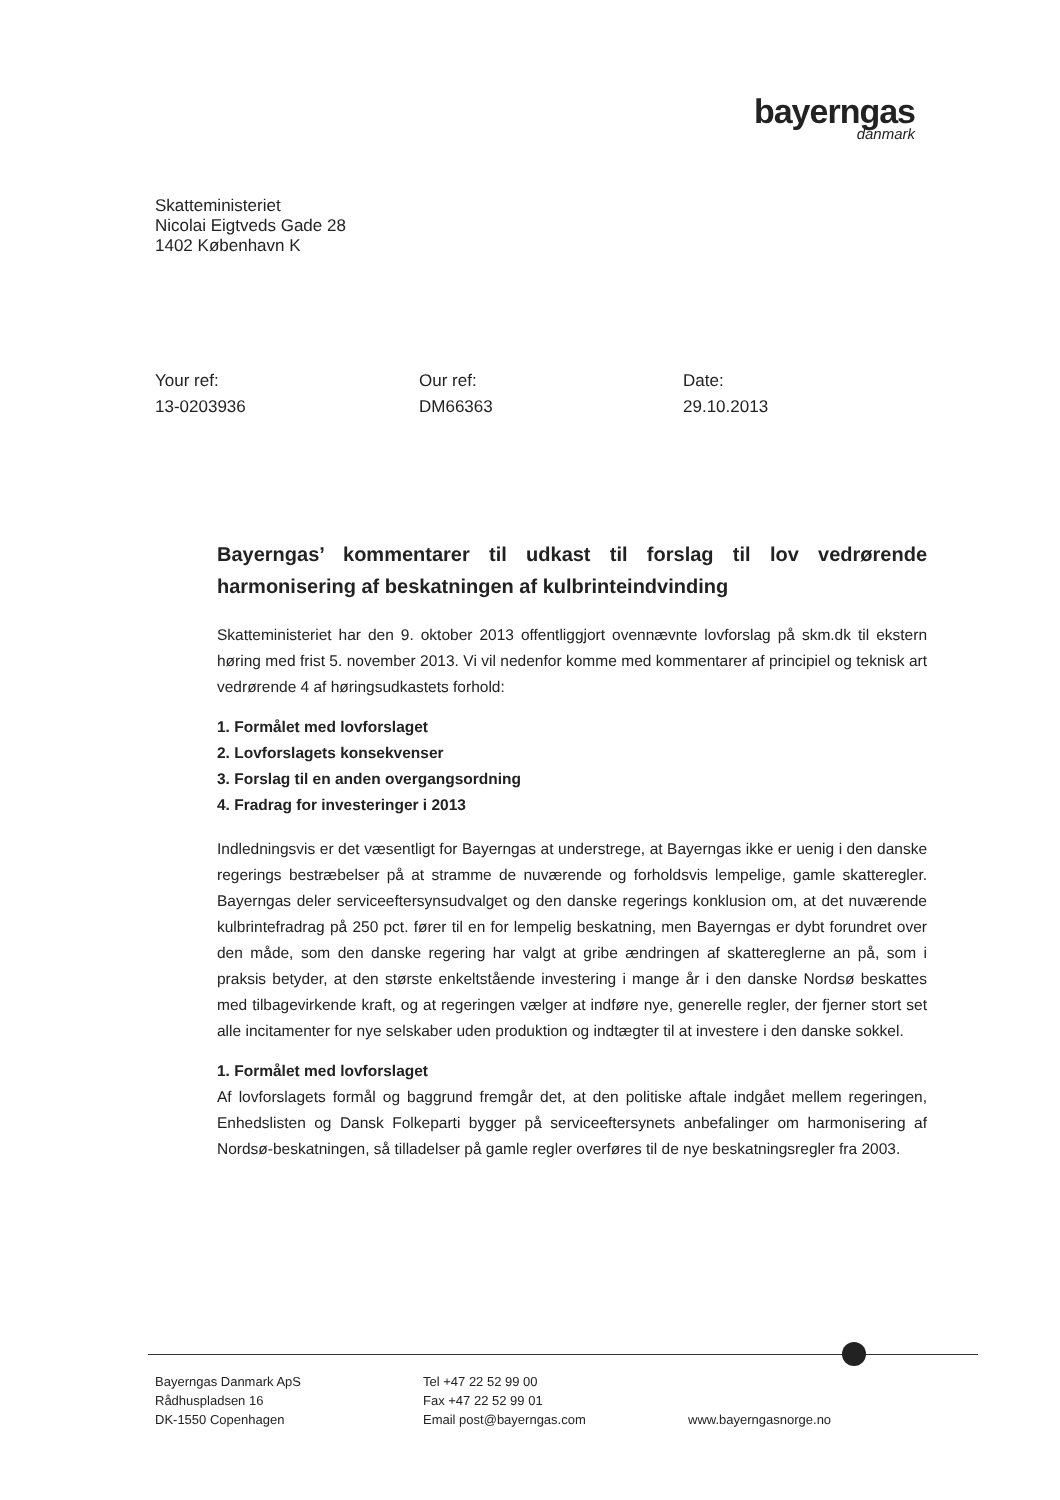bayerngas
danmark
Skatteministeriet
Nicolai Eigtveds Gade 28
1402 København K
Your ref:
13-0203936
Our ref:
DM66363
Date:
29.10.2013
Bayerngas’ kommentarer til udkast til forslag til lov vedrørende harmonisering af beskatningen af kulbrinteindvinding
Skatteministeriet har den 9. oktober 2013 offentliggjort ovennævnte lovforslag på skm.dk til ekstern høring med frist 5. november 2013. Vi vil nedenfor komme med kommentarer af principiel og teknisk art vedrørende 4 af høringsudkastets forhold:
1. Formålet med lovforslaget
2. Lovforslagets konsekvenser
3. Forslag til en anden overgangsordning
4. Fradrag for investeringer i 2013
Indledningsvis er det væsentligt for Bayerngas at understrege, at Bayerngas ikke er uenig i den danske regerings bestræbelser på at stramme de nuværende og forholdsvis lempelige, gamle skatteregler. Bayerngas deler serviceeftersynsudvalget og den danske regerings konklusion om, at det nuværende kulbrintefradrag på 250 pct. fører til en for lempelig beskatning, men Bayerngas er dybt forundret over den måde, som den danske regering har valgt at gribe ændringen af skattereglerne an på, som i praksis betyder, at den største enkeltstående investering i mange år i den danske Nordsø beskattes med tilbagevirkende kraft, og at regeringen vælger at indføre nye, generelle regler, der fjerner stort set alle incitamenter for nye selskaber uden produktion og indtægter til at investere i den danske sokkel.
1. Formålet med lovforslaget
Af lovforslagets formål og baggrund fremgår det, at den politiske aftale indgået mellem regeringen, Enhedslisten og Dansk Folkeparti bygger på serviceeftersynets anbefalinger om harmonisering af Nordsø-beskatningen, så tilladelser på gamle regler overføres til de nye beskatningsregler fra 2003.
Bayerngas Danmark ApS
Rådhuspladsen 16
DK-1550 Copenhagen
Tel +47 22 52 99 00
Fax +47 22 52 99 01
Email post@bayerngas.com
www.bayerngasnorge.no